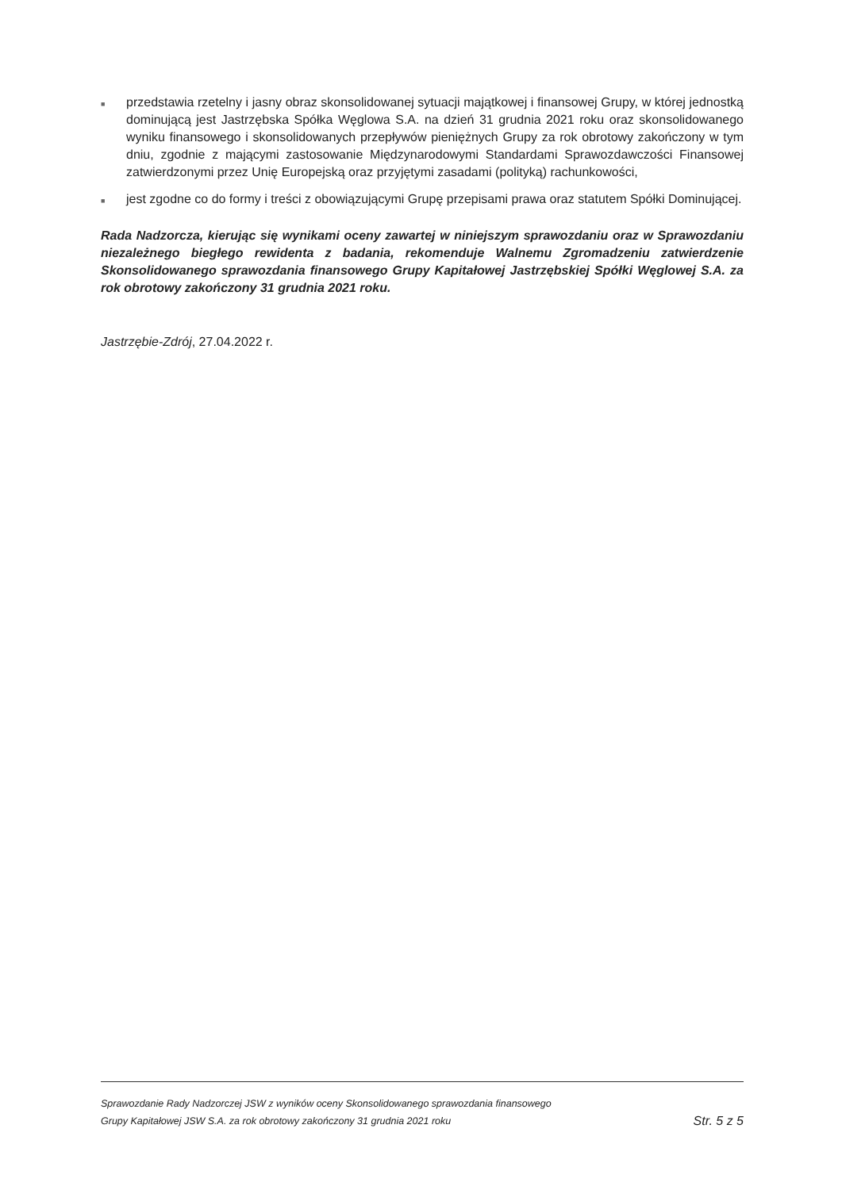■ przedstawia rzetelny i jasny obraz skonsolidowanej sytuacji majątkowej i finansowej Grupy, w której jednostką dominującą jest Jastrzębska Spółka Węglowa S.A. na dzień 31 grudnia 2021 roku oraz skonsolidowanego wyniku finansowego i skonsolidowanych przepływów pieniężnych Grupy za rok obrotowy zakończony w tym dniu, zgodnie z mającymi zastosowanie Międzynarodowymi Standardami Sprawozdawczości Finansowej zatwierdzonymi przez Unię Europejską oraz przyjętymi zasadami (polityką) rachunkowości,
■ jest zgodne co do formy i treści z obowiązującymi Grupę przepisami prawa oraz statutem Spółki Dominującej.
Rada Nadzorcza, kierując się wynikami oceny zawartej w niniejszym sprawozdaniu oraz w Sprawozdaniu niezależnego biegłego rewidenta z badania, rekomenduje Walnemu Zgromadzeniu zatwierdzenie Skonsolidowanego sprawozdania finansowego Grupy Kapitałowej Jastrzębskiej Spółki Węglowej S.A. za rok obrotowy zakończony 31 grudnia 2021 roku.
Jastrzębie-Zdrój, 27.04.2022 r.
Sprawozdanie Rady Nadzorczej JSW z wyników oceny Skonsolidowanego sprawozdania finansowego
Grupy Kapitałowej JSW S.A. za rok obrotowy zakończony 31 grudnia 2021 roku
Str. 5 z 5